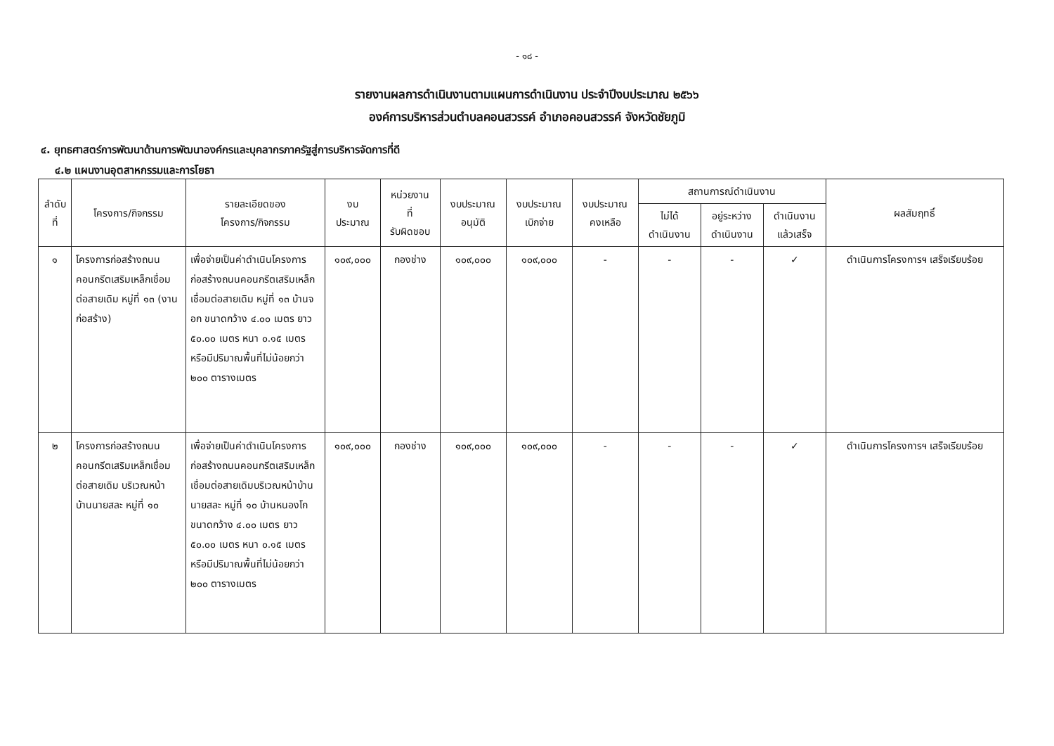- ๑๘ -
รายงานผลการดำเนินงานตามแผนการดำเนินงาน ประจำปีงบประมาณ ๒๕๖๖
องค์การบริหารส่วนตำบลคอนสวรรค์ อำเภอคอนสวรรค์ จังหวัดชัยภูมิ
๔. ยุทธศาสตร์การพัฒนาด้านการพัฒนาองค์กรและบุคลากรภาครัฐสู่การบริหารจัดการที่ดี
๔.๒ แผนงานอุตสาหกรรมและการโยธา
| ลำดับที่ | โครงการ/กิจกรรม | รายละเอียดของ โครงการ/กิจกรรม | งบ ประมาณ | หน่วยงาน ที่ รับผิดชอบ | งบประมาณ อนุมัติ | งบประมาณ เบิกจ่าย | งบประมาณ คงเหลือ | สถานการณ์ดำเนินงาน | | | ผลสัมฤทธิ์ |
| --- | --- | --- | --- | --- | --- | --- | --- | --- | --- | --- | --- |
| | | | | | | | | ไม่ได้ ดำเนินงาน | อยู่ระหว่าง ดำเนินงาน | ดำเนินงาน แล้วเสร็จ | |
| ๑ | โครงการก่อสร้างถนนคอนกรีตเสริมเหล็กเชื่อมต่อสายเดิม หมู่ที่ ๑๓ (งานก่อสร้าง) | เพื่อจ่ายเป็นค่าดำเนินโครงการก่อสร้างถนนคอนกรีตเสริมเหล็กเชื่อมต่อสายเดิม หมู่ที่ ๑๓ บ้านจอก ขนาดกว้าง ๔.๐๐ เมตร ยาว ๕๐.๐๐ เมตร หนา ๐.๑๕ เมตร หรือมีปริมาณพื้นที่ไม่น้อยกว่า ๒๐๐ ตารางเมตร | ๑๐๙,๐๐๐ | กองช่าง | ๑๐๙,๐๐๐ | ๑๐๙,๐๐๐ | - | - | - | ✓ | ดำเนินการโครงการฯ เสร็จเรียบร้อย |
| ๒ | โครงการก่อสร้างถนนคอนกรีตเสริมเหล็กเชื่อมต่อสายเดิม บริเวณหน้าบ้านนายสละ หมู่ที่ ๑๐ | เพื่อจ่ายเป็นค่าดำเนินโครงการก่อสร้างถนนคอนกรีตเสริมเหล็กเชื่อมต่อสายเดิมบริเวณหน้าบ้านนายสละ หมู่ที่ ๑๐ บ้านหนองโก ขนาดกว้าง ๔.๐๐ เมตร ยาว ๕๐.๐๐ เมตร หนา ๐.๑๕ เมตร หรือมีปริมาณพื้นที่ไม่น้อยกว่า ๒๐๐ ตารางเมตร | ๑๐๙,๐๐๐ | กองช่าง | ๑๐๙,๐๐๐ | ๑๐๙,๐๐๐ | - | - | - | ✓ | ดำเนินการโครงการฯ เสร็จเรียบร้อย |